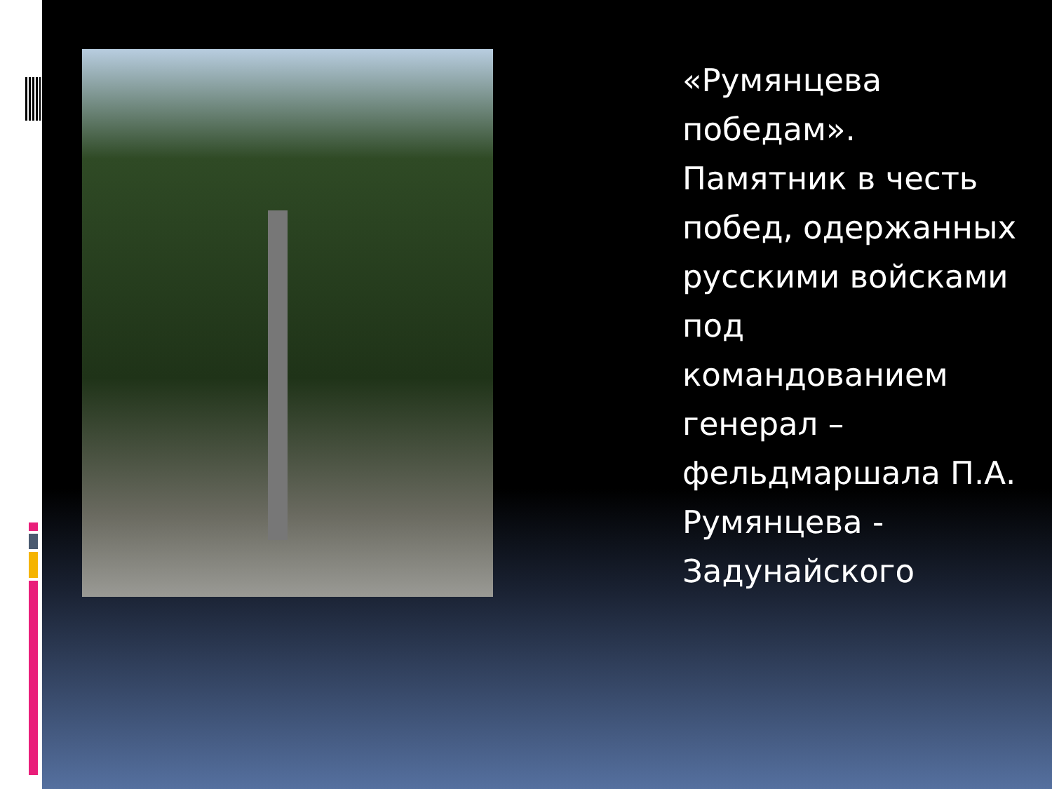«Румянцева победам». Памятник в честь побед, одержанных русскими войсками под командованием генерал – фельдмаршала П.А. Румянцева - Задунайского